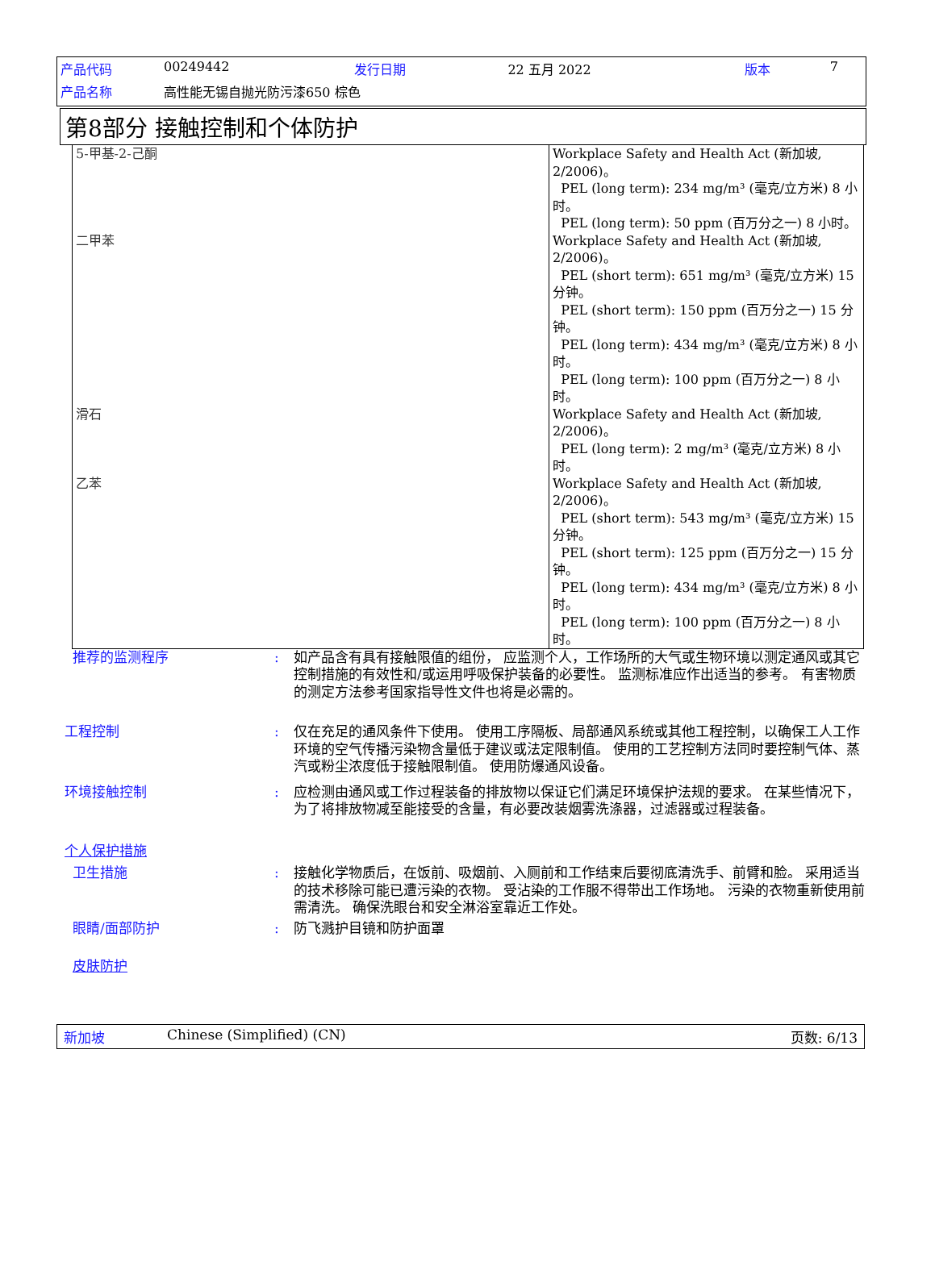| 产品代码 | 00249442 | 发行日期 | 22 五月 2022 | 版本 | 7 |
| 产品名称 | 高性能无锡自抛光防污漆650 棕色 | | | | |
第8部分 接触控制和个体防护
| 5-甲基-2-己酮 | Workplace Safety and Health Act (新加坡, 2/2006)。 PEL (long term): 234 mg/m³ (毫克/立方米) 8 小时。 PEL (long term): 50 ppm (百万分之一) 8 小时。 |
| 二甲苯 | Workplace Safety and Health Act (新加坡, 2/2006)。 PEL (short term): 651 mg/m³ (毫克/立方米) 15 分钟。 PEL (short term): 150 ppm (百万分之一) 15 分钟。 PEL (long term): 434 mg/m³ (毫克/立方米) 8 小时。 PEL (long term): 100 ppm (百万分之一) 8 小时。 |
| 滑石 | Workplace Safety and Health Act (新加坡, 2/2006)。 PEL (long term): 2 mg/m³ (毫克/立方米) 8 小时。 |
| 乙苯 | Workplace Safety and Health Act (新加坡, 2/2006)。 PEL (short term): 543 mg/m³ (毫克/立方米) 15 分钟。 PEL (short term): 125 ppm (百万分之一) 15 分钟。 PEL (long term): 434 mg/m³ (毫克/立方米) 8 小时。 PEL (long term): 100 ppm (百万分之一) 8 小时。 |
推荐的监测程序 : 如产品含有具有接触限值的组份， 应监测个人，工作场所的大气或生物环境以测定通风或其它控制措施的有效性和/或运用呼吸保护装备的必要性。 监测标准应作出适当的参考。 有害物质的测定方法参考国家指导性文件也将是必需的。
工程控制 : 仅在充足的通风条件下使用。 使用工序隔板、局部通风系统或其他工程控制，以确保工人工作环境的空气传播污染物含量低于建议或法定限制值。 使用的工艺控制方法同时要控制气体、蒸汽或粉尘浓度低于接触限制值。 使用防爆通风设备。
环境接触控制 : 应检测由通风或工作过程装备的排放物以保证它们满足环境保护法规的要求。 在某些情况下，为了将排放物减至能接受的含量，有必要改装烟雾洗涤器，过滤器或过程装备。
个人保护措施
卫生措施 : 接触化学物质后，在饭前、吸烟前、入厕前和工作结束后要彻底清洗手、前臂和脸。 采用适当的技术移除可能已遭污染的衣物。 受沾染的工作服不得带出工作场地。 污染的衣物重新使用前需清洗。 确保洗眼台和安全淋浴室靠近工作处。
眼睛/面部防护 : 防飞溅护目镜和防护面罩
皮肤防护
新加坡 Chinese (Simplified) (CN) 页数: 6/13